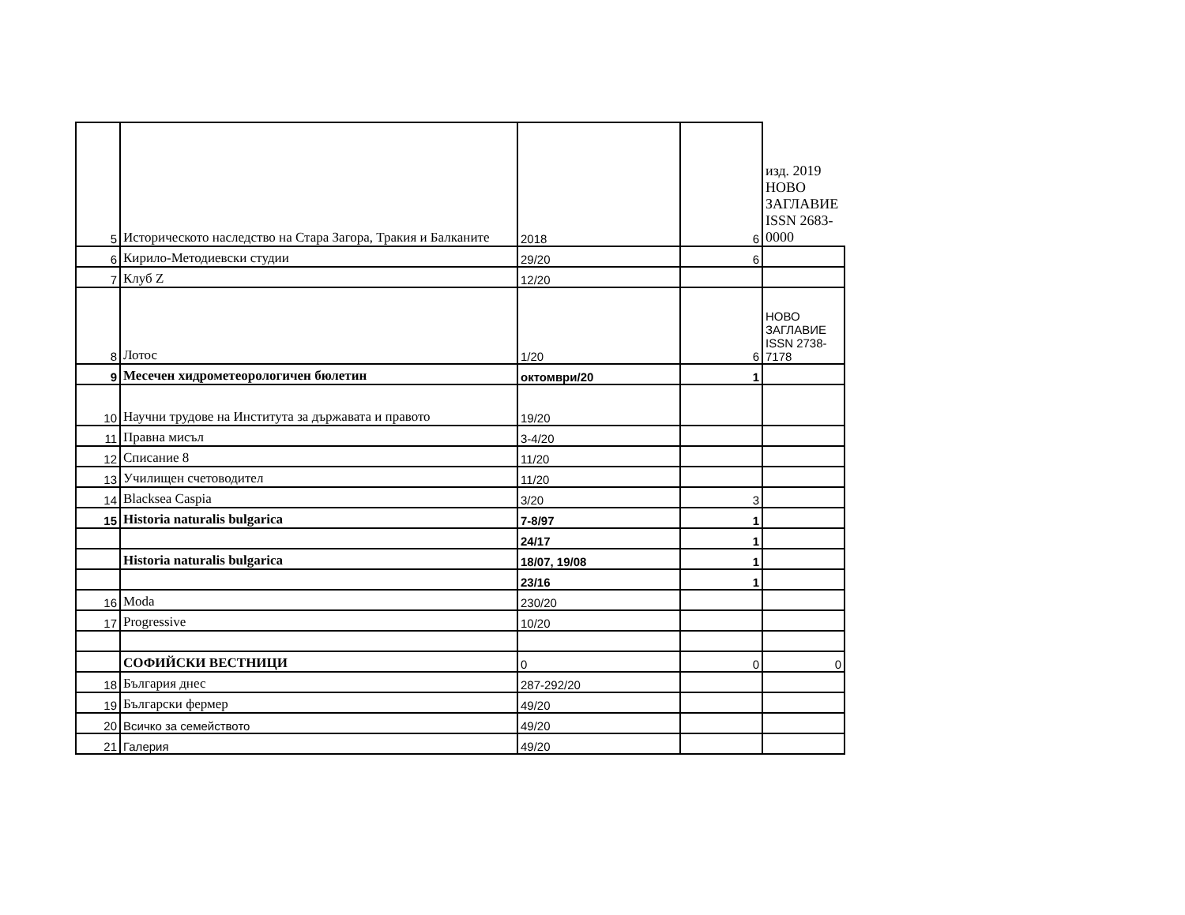| 5 | Историческото наследство на Стара Загора, Тракия и Балканите | 2018 | 6 | изд. 2019 НОВО ЗАГЛАВИЕ ISSN 2683-0000 |
| 6 | Кирило-Методиевски студии | 29/20 | 6 | |
| 7 | Клуб Z | 12/20 | | |
| 8 | Лотос | 1/20 | 6 | НОВО ЗАГЛАВИЕ ISSN 2738-7178 |
| 9 | Месечен хидрометеорологичен бюлетин | октомври/20 | 1 | |
| 10 | Научни трудове на Института за държавата и правото | 19/20 | | |
| 11 | Правна мисъл | 3-4/20 | | |
| 12 | Списание 8 | 11/20 | | |
| 13 | Училищен счетоводител | 11/20 | | |
| 14 | Blacksea Caspia | 3/20 | 3 | |
| 15 | Historia naturalis bulgarica | 7-8/97 | 1 | |
| | | 24/17 | 1 | |
| | Historia naturalis bulgarica | 18/07, 19/08 | 1 | |
| | | 23/16 | 1 | |
| 16 | Moda | 230/20 | | |
| 17 | Progressive | 10/20 | | |
| | СОФИЙСКИ ВЕСТНИЦИ | 0 | 0 | 0 |
| 18 | България днес | 287-292/20 | | |
| 19 | Български фермер | 49/20 | | |
| 20 | Всичко за семейството | 49/20 | | |
| 21 | Галерия | 49/20 | | |